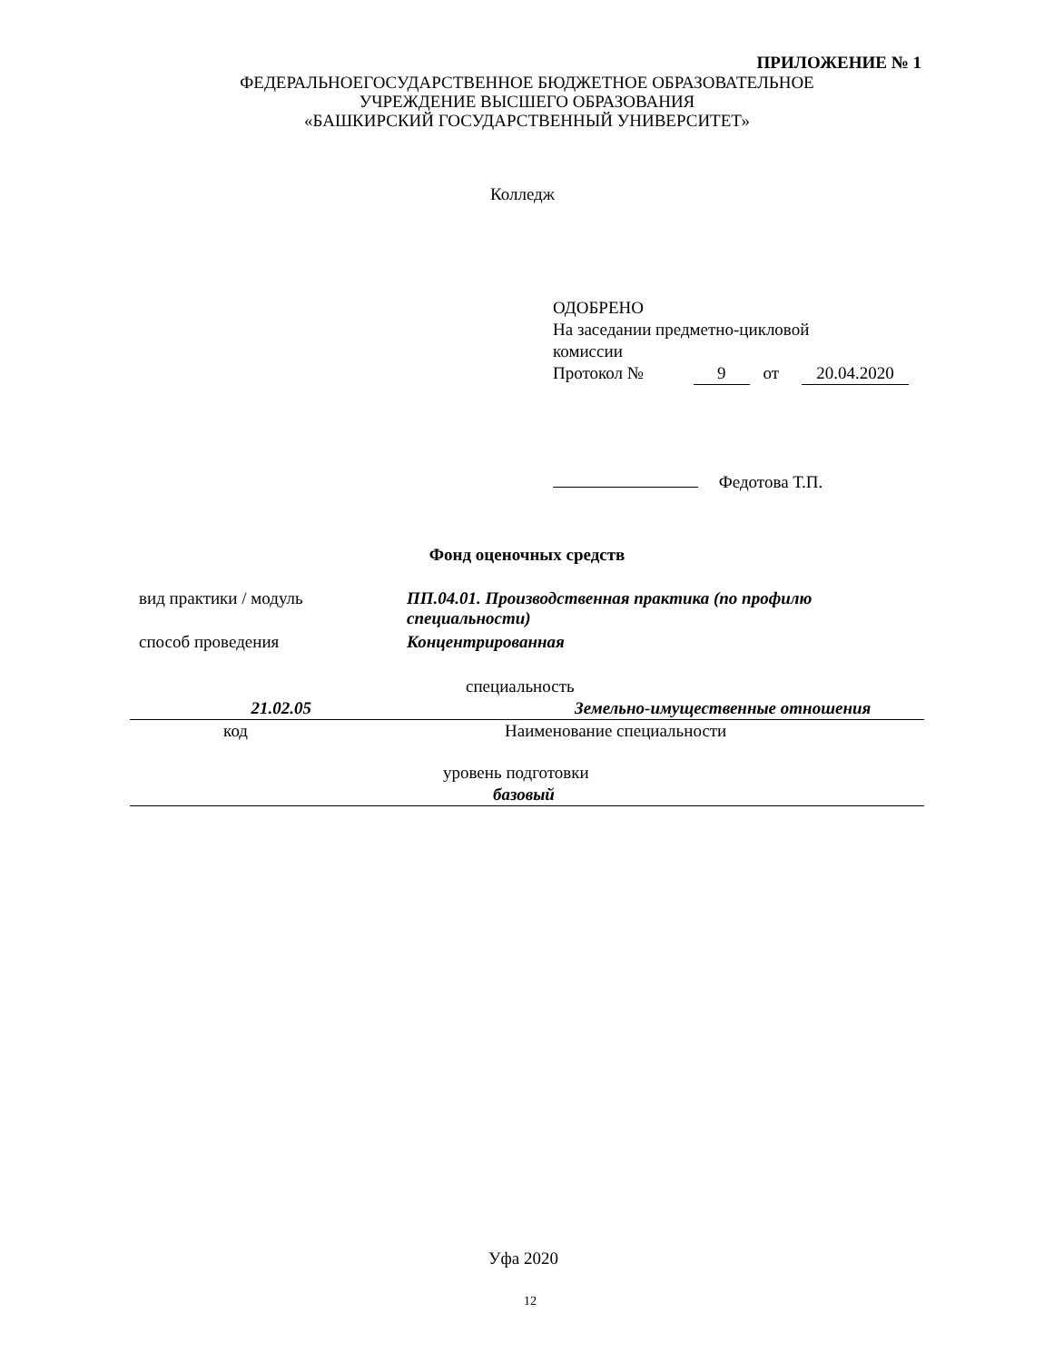ПРИЛОЖЕНИЕ № 1
ФЕДЕРАЛЬНОЕГОСУДАРСТВЕННОЕ БЮДЖЕТНОЕ ОБРАЗОВАТЕЛЬНОЕ
УЧРЕЖДЕНИЕ ВЫСШЕГО ОБРАЗОВАНИЯ
«БАШКИРСКИЙ ГОСУДАРСТВЕННЫЙ УНИВЕРСИТЕТ»
Колледж
ОДОБРЕНО
На заседании предметно-цикловой
комиссии
Протокол № 9 от 20.04.2020
Федотова Т.П.
Фонд оценочных средств
вид практики / модуль ПП.04.01. Производственная практика (по профилю специальности)
способ проведения Концентрированная
специальность
21.02.05 Земельно-имущественные отношения
код Наименование специальности
уровень подготовки
базовый
Уфа 2020
12